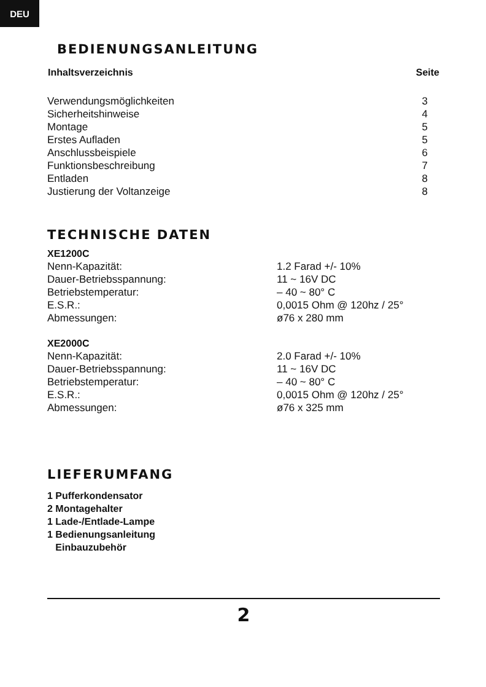DEU
BEDIENUNGSANLEITUNG
| Inhaltsverzeichnis | Seite |
| --- | --- |
| Verwendungsmöglichkeiten | 3 |
| Sicherheitshinweise | 4 |
| Montage | 5 |
| Erstes Aufladen | 5 |
| Anschlussbeispiele | 6 |
| Funktionsbeschreibung | 7 |
| Entladen | 8 |
| Justierung der Voltanzeige | 8 |
TECHNISCHE DATEN
| XE1200C | |
| Nenn-Kapazität: | 1.2 Farad +/- 10% |
| Dauer-Betriebsspannung: | 11 ~ 16V DC |
| Betriebstemperatur: | – 40 ~ 80° C |
| E.S.R.: | 0,0015 Ohm @ 120hz / 25° |
| Abmessungen: | ø76 x 280 mm |
| XE2000C | |
| Nenn-Kapazität: | 2.0 Farad +/- 10% |
| Dauer-Betriebsspannung: | 11 ~ 16V DC |
| Betriebstemperatur: | – 40 ~ 80° C |
| E.S.R.: | 0,0015 Ohm @ 120hz / 25° |
| Abmessungen: | ø76 x 325 mm |
LIEFERUMFANG
1 Pufferkondensator
2 Montagehalter
1 Lade-/Entlade-Lampe
1 Bedienungsanleitung
Einbauzubehör
2